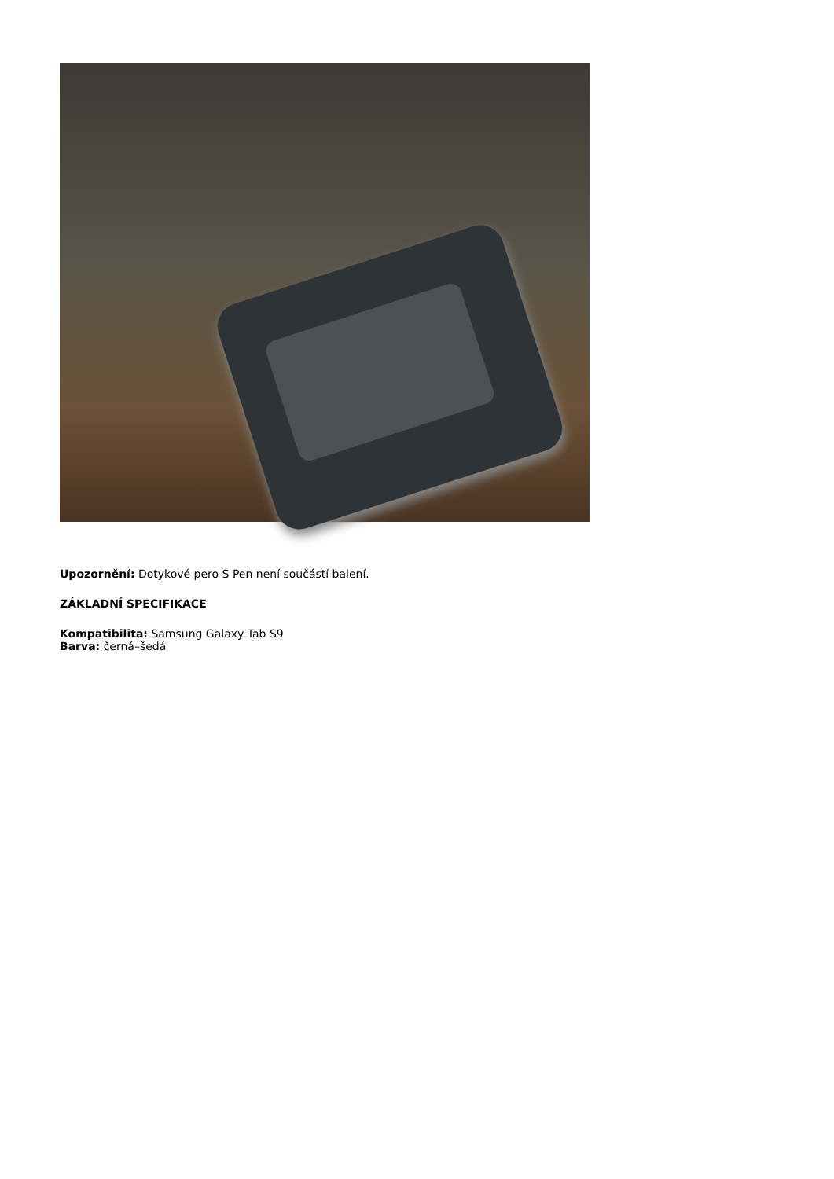Upozornění: Dotykové pero S Pen není součástí balení.
ZÁKLADNÍ SPECIFIKACE
Kompatibilita: Samsung Galaxy Tab S9
Barva: černá–šedá